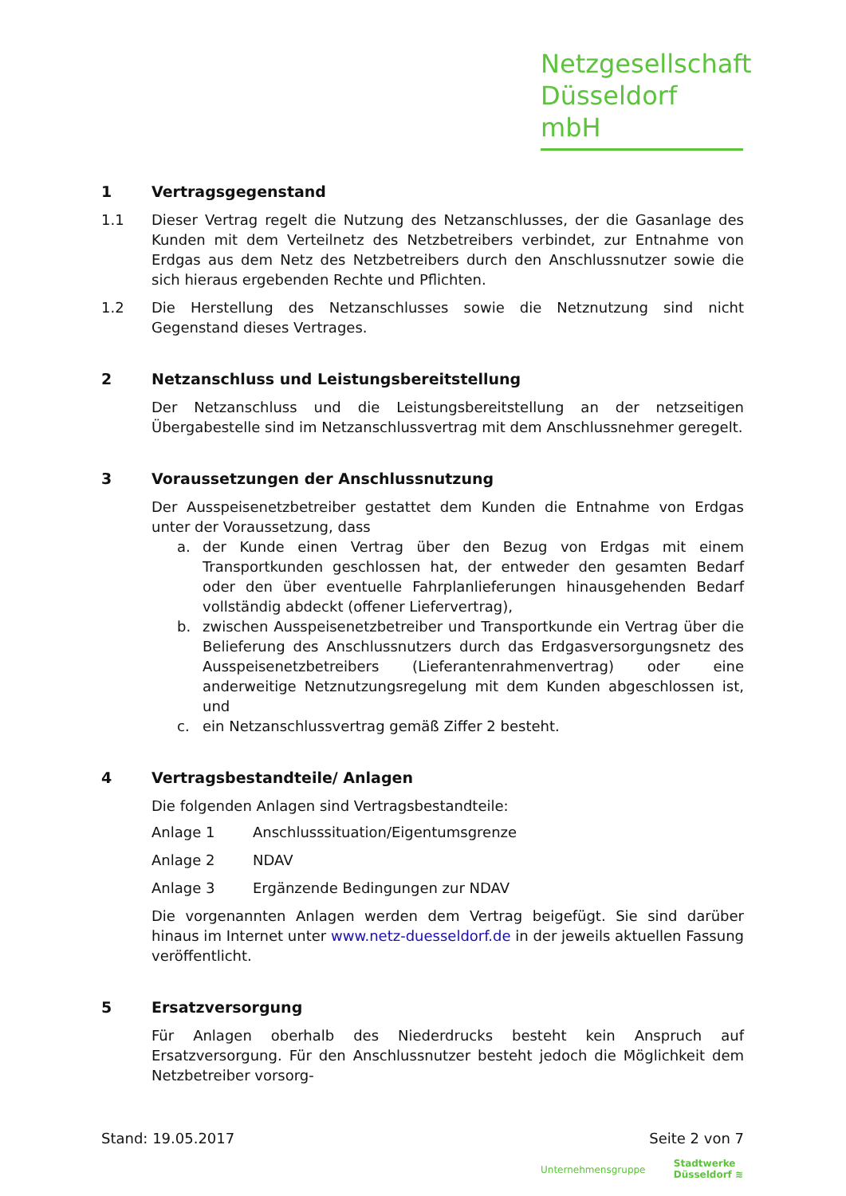Netzgesellschaft
Düsseldorf mbH
1 Vertragsgegenstand
1.1 Dieser Vertrag regelt die Nutzung des Netzanschlusses, der die Gasanlage des Kunden mit dem Verteilnetz des Netzbetreibers verbindet, zur Entnahme von Erdgas aus dem Netz des Netzbetreibers durch den Anschlussnutzer sowie die sich hieraus ergebenden Rechte und Pflichten.
1.2 Die Herstellung des Netzanschlusses sowie die Netznutzung sind nicht Gegenstand dieses Vertrages.
2 Netzanschluss und Leistungsbereitstellung
Der Netzanschluss und die Leistungsbereitstellung an der netzseitigen Übergabestelle sind im Netzanschlussvertrag mit dem Anschlussnehmer geregelt.
3 Voraussetzungen der Anschlussnutzung
Der Ausspeisenetzbetreiber gestattet dem Kunden die Entnahme von Erdgas unter der Voraussetzung, dass
a. der Kunde einen Vertrag über den Bezug von Erdgas mit einem Transportkunden geschlossen hat, der entweder den gesamten Bedarf oder den über eventuelle Fahrplanlieferungen hinausgehenden Bedarf vollständig abdeckt (offener Liefervertrag),
b. zwischen Ausspeisenetzbetreiber und Transportkunde ein Vertrag über die Belieferung des Anschlussnutzers durch das Erdgasversorgungsnetz des Ausspeisenetzbetreibers (Lieferantenrahmenvertrag) oder eine anderweitige Netznutzungsregelung mit dem Kunden abgeschlossen ist, und
c. ein Netzanschlussvertrag gemäß Ziffer 2 besteht.
4 Vertragsbestandteile/ Anlagen
Die folgenden Anlagen sind Vertragsbestandteile:
Anlage 1 Anschlusssituation/Eigentumsgrenze
Anlage 2 NDAV
Anlage 3 Ergänzende Bedingungen zur NDAV
Die vorgenannten Anlagen werden dem Vertrag beigefügt. Sie sind darüber hinaus im Internet unter www.netz-duesseldorf.de in der jeweils aktuellen Fassung veröffentlicht.
5 Ersatzversorgung
Für Anlagen oberhalb des Niederdrucks besteht kein Anspruch auf Ersatzversorgung. Für den Anschlussnutzer besteht jedoch die Möglichkeit dem Netzbetreiber vorsorg-
Stand: 19.05.2017 Seite 2 von 7
Unternehmensgruppe Stadtwerke
Düsseldorf ≋